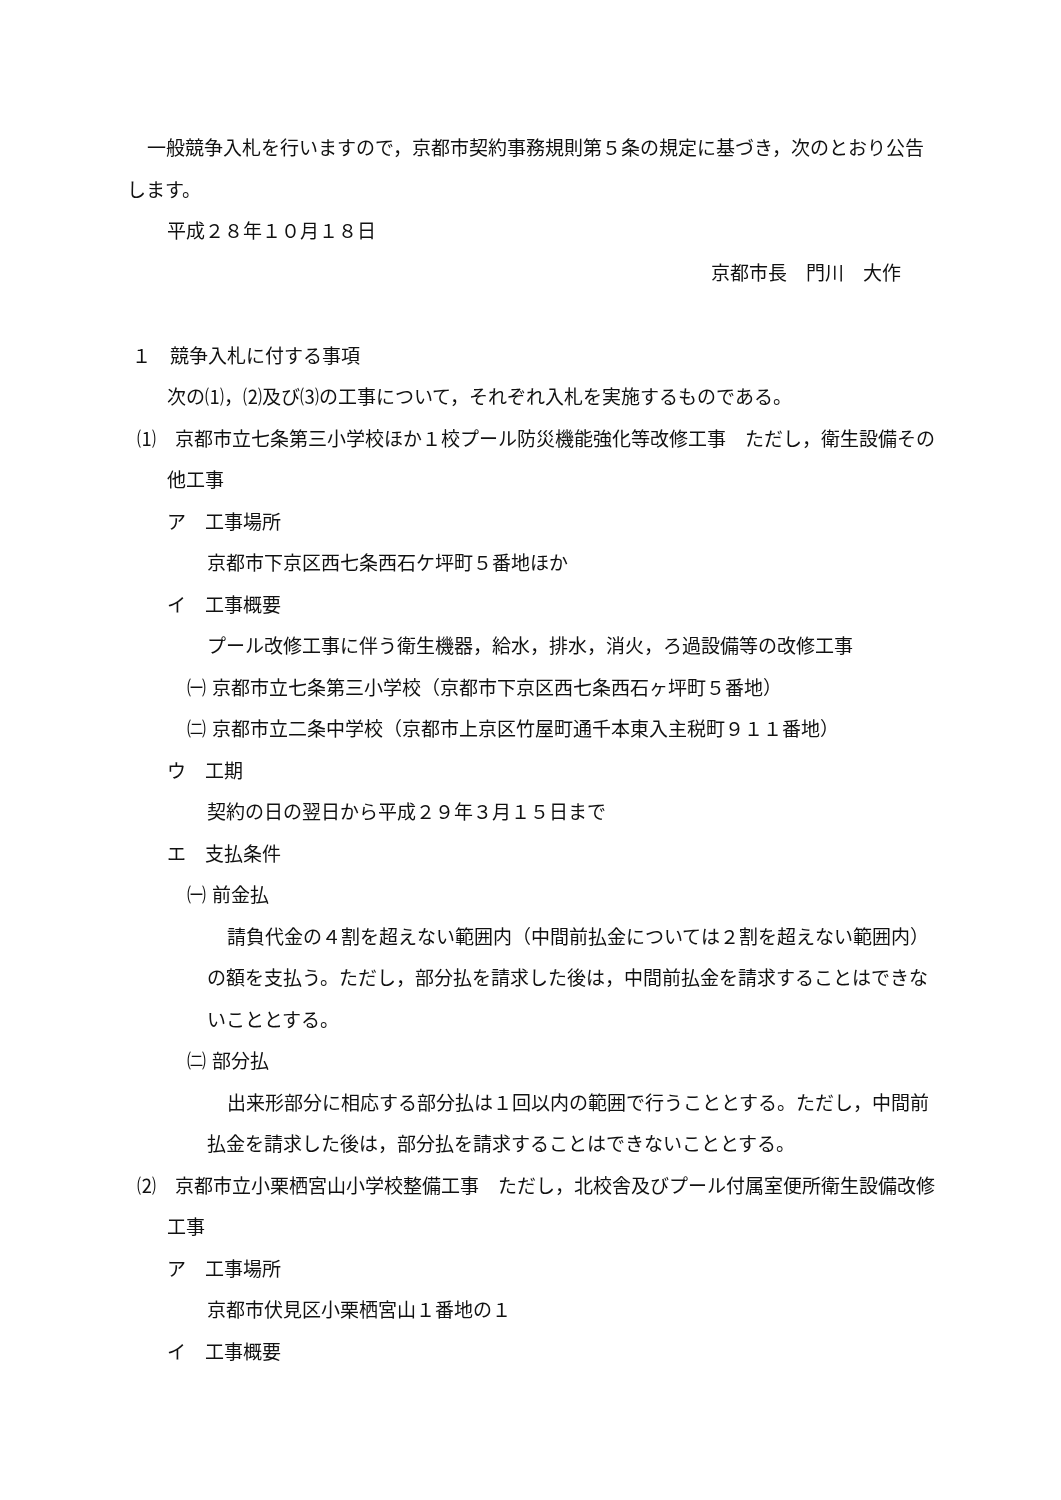一般競争入札を行いますので，京都市契約事務規則第５条の規定に基づき，次のとおり公告します。
平成２８年１０月１８日
京都市長　門川　大作
１　競争入札に付する事項
次の⑴，⑵及び⑶の工事について，それぞれ入札を実施するものである。
⑴　京都市立七条第三小学校ほか１校プール防災機能強化等改修工事　ただし，衛生設備その他工事
ア　工事場所
京都市下京区西七条西石ケ坪町５番地ほか
イ　工事概要
プール改修工事に伴う衛生機器，給水，排水，消火，ろ過設備等の改修工事
㈠ 京都市立七条第三小学校（京都市下京区西七条西石ヶ坪町５番地）
㈡ 京都市立二条中学校（京都市上京区竹屋町通千本東入主税町９１１番地）
ウ　工期
契約の日の翌日から平成２９年３月１５日まで
エ　支払条件
㈠ 前金払
請負代金の４割を超えない範囲内（中間前払金については２割を超えない範囲内）の額を支払う。ただし，部分払を請求した後は，中間前払金を請求することはできないこととする。
㈡ 部分払
出来形部分に相応する部分払は１回以内の範囲で行うこととする。ただし，中間前払金を請求した後は，部分払を請求することはできないこととする。
⑵　京都市立小栗栖宮山小学校整備工事　ただし，北校舎及びプール付属室便所衛生設備改修工事
ア　工事場所
京都市伏見区小栗栖宮山１番地の１
イ　工事概要